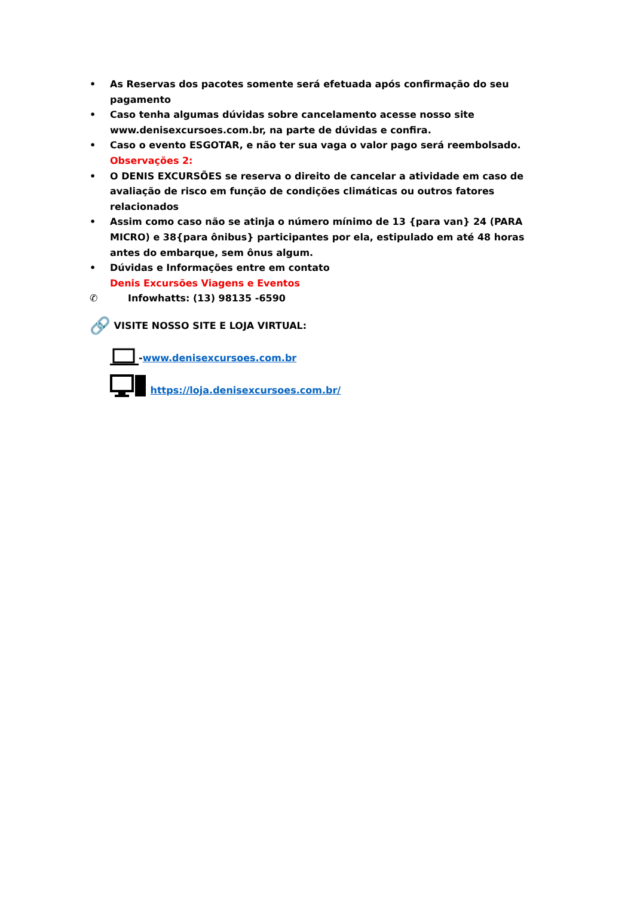• As Reservas dos pacotes somente será efetuada após confirmação do seu pagamento
• Caso tenha algumas dúvidas sobre cancelamento acesse nosso site www.denisexcursoes.com.br, na parte de dúvidas e confira.
• Caso o evento ESGOTAR, e não ter sua vaga o valor pago será reembolsado.
Observações 2:
• O DENIS EXCURSÕES se reserva o direito de cancelar a atividade em caso de avaliação de risco em função de condições climáticas ou outros fatores relacionados
• Assim como caso não se atinja o número mínimo de 13 {para van} 24 (PARA MICRO) e 38{para ônibus} participantes por ela, estipulado em até 48 horas antes do embarque, sem ônus algum.
• Dúvidas e Informações entre em contato
Denis Excursões Viagens e Eventos
✆ Infowhatts: (13) 98135 -6590
🔗 VISITE NOSSO SITE E LOJA VIRTUAL:
-www.denisexcursoes.com.br
https://loja.denisexcursoes.com.br/